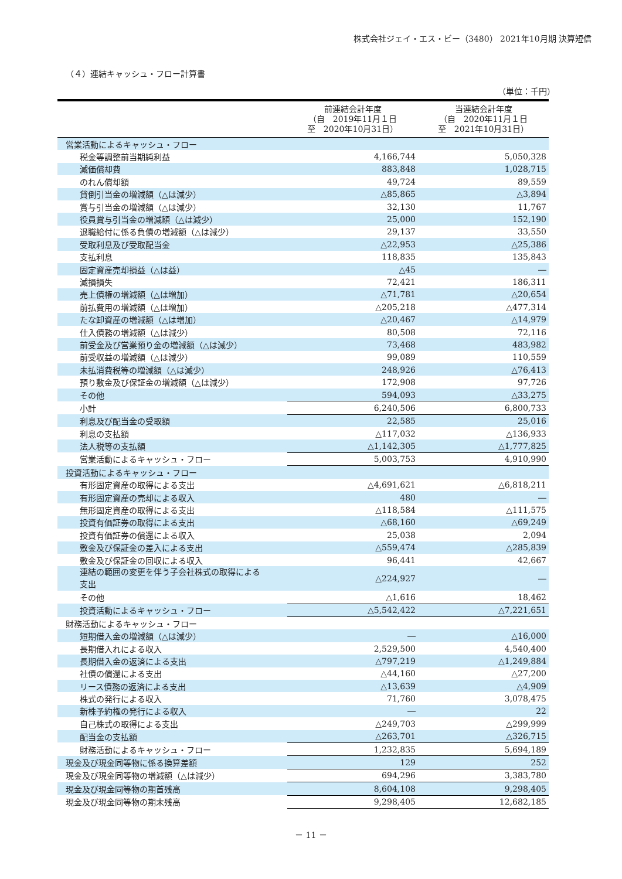株式会社ジェイ・エス・ビー（3480） 2021年10月期 決算短信
（４）連結キャッシュ・フロー計算書
（単位：千円）
| | 前連結会計年度 （自 2019年11月１日 至 2020年10月31日） | 当連結会計年度 （自 2020年11月１日 至 2021年10月31日） |
| --- | --- | --- |
| 営業活動によるキャッシュ・フロー | | |
| 税金等調整前当期純利益 | 4,166,744 | 5,050,328 |
| 減価償却費 | 883,848 | 1,028,715 |
| のれん償却額 | 49,724 | 89,559 |
| 貸倒引当金の増減額（△は減少） | △85,865 | △3,894 |
| 賞与引当金の増減額（△は減少） | 32,130 | 11,767 |
| 役員賞与引当金の増減額（△は減少） | 25,000 | 152,190 |
| 退職給付に係る負債の増減額（△は減少） | 29,137 | 33,550 |
| 受取利息及び受取配当金 | △22,953 | △25,386 |
| 支払利息 | 118,835 | 135,843 |
| 固定資産売却損益（△は益） | △45 | ― |
| 減損損失 | 72,421 | 186,311 |
| 売上債権の増減額（△は増加） | △71,781 | △20,654 |
| 前払費用の増減額（△は増加） | △205,218 | △477,314 |
| たな卸資産の増減額（△は増加） | △20,467 | △14,979 |
| 仕入債務の増減額（△は減少） | 80,508 | 72,116 |
| 前受金及び営業預り金の増減額（△は減少） | 73,468 | 483,982 |
| 前受収益の増減額（△は減少） | 99,089 | 110,559 |
| 未払消費税等の増減額（△は減少） | 248,926 | △76,413 |
| 預り敷金及び保証金の増減額（△は減少） | 172,908 | 97,726 |
| その他 | 594,093 | △33,275 |
| 小計 | 6,240,506 | 6,800,733 |
| 利息及び配当金の受取額 | 22,585 | 25,016 |
| 利息の支払額 | △117,032 | △136,933 |
| 法人税等の支払額 | △1,142,305 | △1,777,825 |
| 営業活動によるキャッシュ・フロー | 5,003,753 | 4,910,990 |
| 投資活動によるキャッシュ・フロー | | |
| 有形固定資産の取得による支出 | △4,691,621 | △6,818,211 |
| 有形固定資産の売却による収入 | 480 | ― |
| 無形固定資産の取得による支出 | △118,584 | △111,575 |
| 投資有価証券の取得による支出 | △68,160 | △69,249 |
| 投資有価証券の償還による収入 | 25,038 | 2,094 |
| 敷金及び保証金の差入による支出 | △559,474 | △285,839 |
| 敷金及び保証金の回収による収入 | 96,441 | 42,667 |
| 連結の範囲の変更を伴う子会社株式の取得による 支出 | △224,927 | ― |
| その他 | △1,616 | 18,462 |
| 投資活動によるキャッシュ・フロー | △5,542,422 | △7,221,651 |
| 財務活動によるキャッシュ・フロー | | |
| 短期借入金の増減額（△は減少） | ― | △16,000 |
| 長期借入れによる収入 | 2,529,500 | 4,540,400 |
| 長期借入金の返済による支出 | △797,219 | △1,249,884 |
| 社債の償還による支出 | △44,160 | △27,200 |
| リース債務の返済による支出 | △13,639 | △4,909 |
| 株式の発行による収入 | 71,760 | 3,078,475 |
| 新株予約権の発行による収入 | ― | 22 |
| 自己株式の取得による支出 | △249,703 | △299,999 |
| 配当金の支払額 | △263,701 | △326,715 |
| 財務活動によるキャッシュ・フロー | 1,232,835 | 5,694,189 |
| 現金及び現金同等物に係る換算差額 | 129 | 252 |
| 現金及び現金同等物の増減額（△は減少） | 694,296 | 3,383,780 |
| 現金及び現金同等物の期首残高 | 8,604,108 | 9,298,405 |
| 現金及び現金同等物の期末残高 | 9,298,405 | 12,682,185 |
－ 11 －